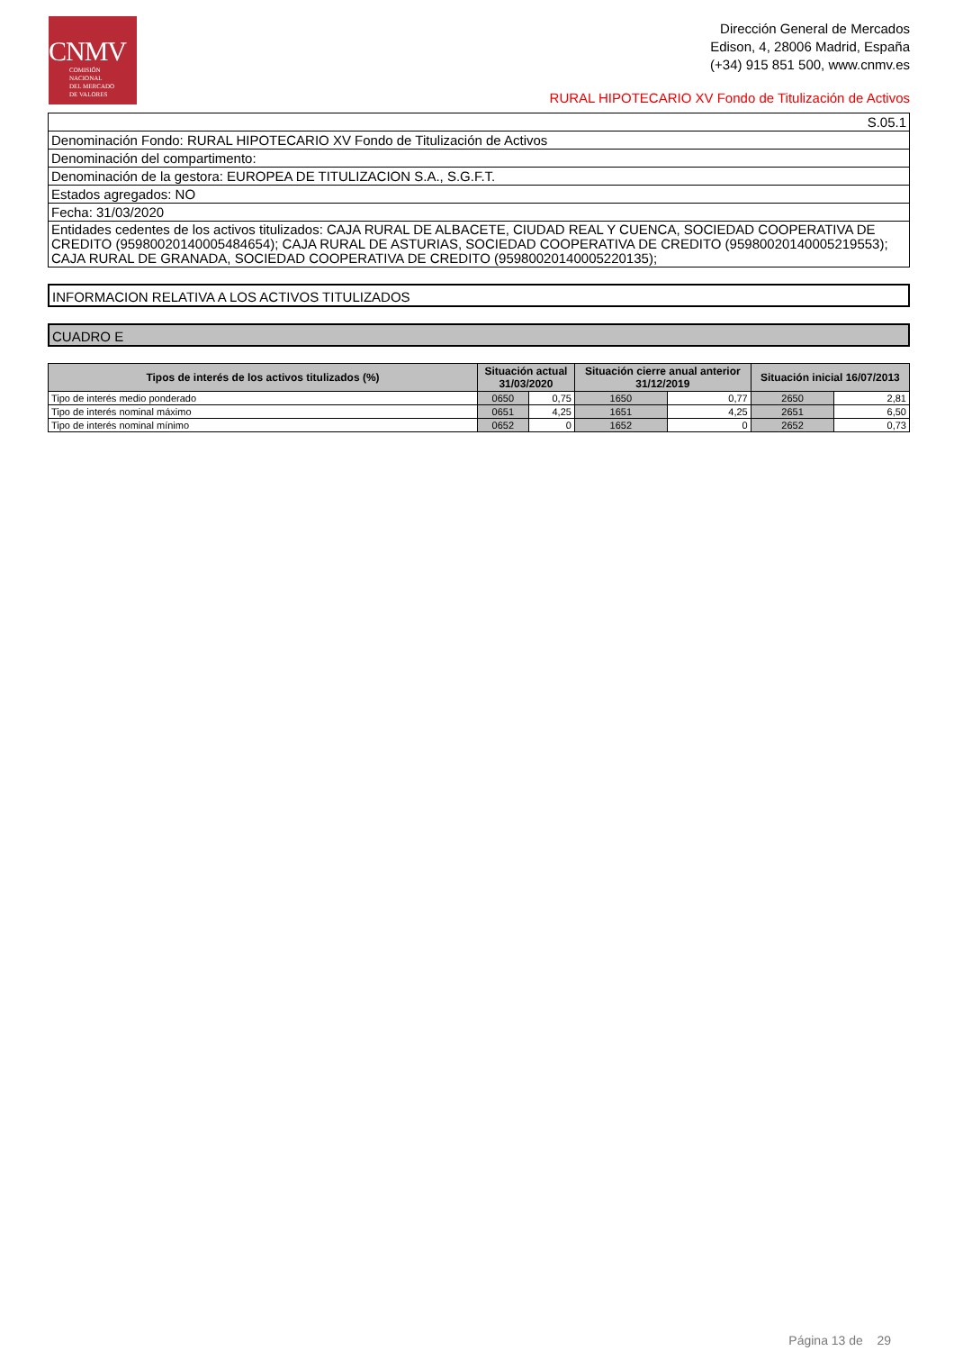CNMV
COMISIÓN
NACIONAL
DEL MERCADO
DE VALORES
Dirección General de Mercados
Edison, 4, 28006 Madrid, España
(+34) 915 851 500, www.cnmv.es
RURAL HIPOTECARIO XV Fondo de Titulización de Activos
| S.05.1 |
| Denominación Fondo: RURAL HIPOTECARIO XV Fondo de Titulización de Activos |
| Denominación del compartimento: |
| Denominación de la gestora: EUROPEA DE TITULIZACION S.A., S.G.F.T. |
| Estados agregados: NO |
| Fecha: 31/03/2020 |
| Entidades cedentes de los activos titulizados: CAJA RURAL DE ALBACETE, CIUDAD REAL Y CUENCA, SOCIEDAD COOPERATIVA DE CREDITO (95980020140005484654); CAJA RURAL DE ASTURIAS, SOCIEDAD COOPERATIVA DE CREDITO (95980020140005219553); CAJA RURAL DE GRANADA, SOCIEDAD COOPERATIVA DE CREDITO (95980020140005220135); |
INFORMACION RELATIVA A LOS ACTIVOS TITULIZADOS
CUADRO E
| Tipos de interés de los activos titulizados (%) | Situación actual 31/03/2020 | | Situación cierre anual anterior 31/12/2019 | | Situación inicial 16/07/2013 | |
| --- | --- | --- | --- | --- | --- | --- |
| Tipo de interés medio ponderado | 0650 | 0,75 | 1650 | 0,77 | 2650 | 2,81 |
| Tipo de interés nominal máximo | 0651 | 4,25 | 1651 | 4,25 | 2651 | 6,50 |
| Tipo de interés nominal mínimo | 0652 | 0 | 1652 | 0 | 2652 | 0,73 |
Página 13 de 29